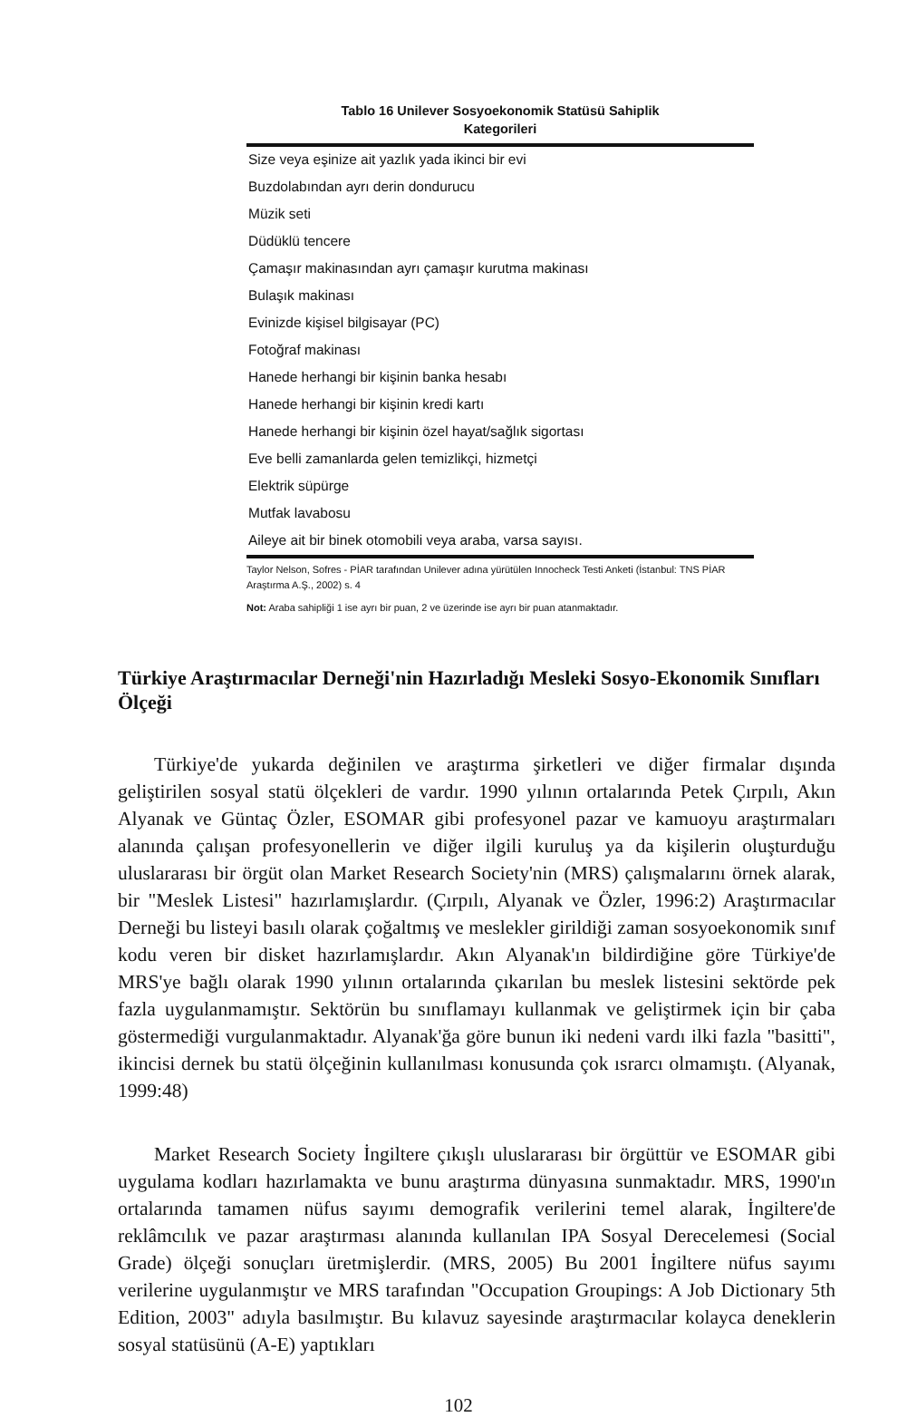Tablo 16 Unilever Sosyoekonomik Statüsü Sahiplik
Kategorileri
| Size veya eşinize ait yazlık yada ikinci bir evi |
| Buzdolabından ayrı derin dondurucu |
| Müzik seti |
| Düdüklü tencere |
| Çamaşır makinasından ayrı çamaşır kurutma makinası |
| Bulaşık makinası |
| Evinizde kişisel bilgisayar (PC) |
| Fotoğraf makinası |
| Hanede herhangi bir kişinin banka hesabı |
| Hanede herhangi bir kişinin kredi kartı |
| Hanede herhangi bir kişinin özel hayat/sağlık sigortası |
| Eve belli zamanlarda gelen temizlikçi, hizmetçi |
| Elektrik süpürge |
| Mutfak lavabosu |
| Aileye ait bir binek otomobili veya araba, varsa sayısı. |
Taylor Nelson, Sofres - PİAR tarafından Unilever adına yürütülen Innocheck Testi Anketi (İstanbul: TNS PİAR Araştırma A.Ş., 2002) s. 4
Not: Araba sahipliği 1 ise ayrı bir puan, 2 ve üzerinde ise ayrı bir puan atanmaktadır.
Türkiye Araştırmacılar Derneği'nin Hazırladığı Mesleki Sosyo-Ekonomik Sınıfları Ölçeği
Türkiye'de yukarda değinilen ve araştırma şirketleri ve diğer firmalar dışında geliştirilen sosyal statü ölçekleri de vardır. 1990 yılının ortalarında Petek Çırpılı, Akın Alyanak ve Güntaç Özler, ESOMAR gibi profesyonel pazar ve kamuoyu araştırmaları alanında çalışan profesyonellerin ve diğer ilgili kuruluş ya da kişilerin oluşturduğu uluslararası bir örgüt olan Market Research Society'nin (MRS) çalışmalarını örnek alarak, bir "Meslek Listesi" hazırlamışlardır. (Çırpılı, Alyanak ve Özler, 1996:2) Araştırmacılar Derneği bu listeyi basılı olarak çoğaltmış ve meslekler girildiği zaman sosyoekonomik sınıf kodu veren bir disket hazırlamışlardır. Akın Alyanak'ın bildirdiğine göre Türkiye'de MRS'ye bağlı olarak 1990 yılının ortalarında çıkarılan bu meslek listesini sektörde pek fazla uygulanmamıştır. Sektörün bu sınıflamayı kullanmak ve geliştirmek için bir çaba göstermediği vurgulanmaktadır. Alyanak'ğa göre bunun iki nedeni vardı ilki fazla "basitti", ikincisi dernek bu statü ölçeğinin kullanılması konusunda çok ısrarcı olmamıştı. (Alyanak, 1999:48)
Market Research Society İngiltere çıkışlı uluslararası bir örgüttür ve ESOMAR gibi uygulama kodları hazırlamakta ve bunu araştırma dünyasına sunmaktadır. MRS, 1990'ın ortalarında tamamen nüfus sayımı demografik verilerini temel alarak, İngiltere'de reklâmcılık ve pazar araştırması alanında kullanılan IPA Sosyal Derecelemesi (Social Grade) ölçeği sonuçları üretmişlerdir. (MRS, 2005) Bu 2001 İngiltere nüfus sayımı verilerine uygulanmıştır ve MRS tarafından "Occupation Groupings: A Job Dictionary 5th Edition, 2003" adıyla basılmıştır. Bu kılavuz sayesinde araştırmacılar kolayca deneklerin sosyal statüsünü (A-E) yaptıkları
102